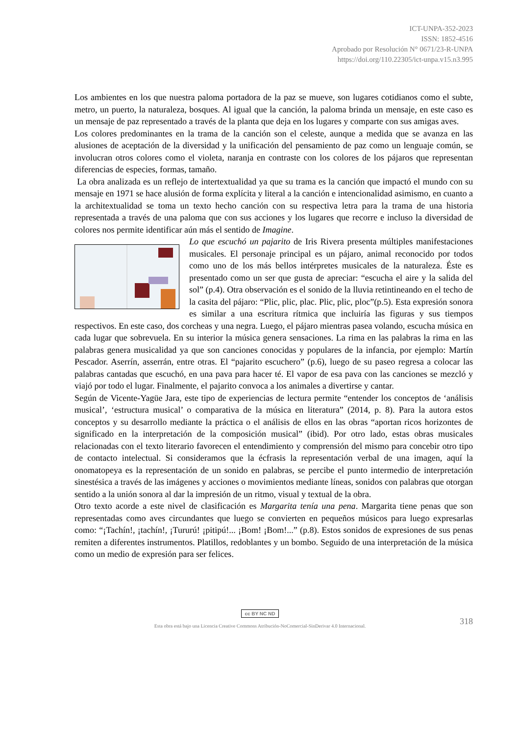ICT-UNPA-352-2023
ISSN: 1852-4516
Aprobado por Resolución N° 0671/23-R-UNPA
https://doi.org/110.22305/ict-unpa.v15.n3.995
Los ambientes en los que nuestra paloma portadora de la paz se mueve, son lugares cotidianos como el subte, metro, un puerto, la naturaleza, bosques. Al igual que la canción, la paloma brinda un mensaje, en este caso es un mensaje de paz representado a través de la planta que deja en los lugares y comparte con sus amigas aves.
Los colores predominantes en la trama de la canción son el celeste, aunque a medida que se avanza en las alusiones de aceptación de la diversidad y la unificación del pensamiento de paz como un lenguaje común, se involucran otros colores como el violeta, naranja en contraste con los colores de los pájaros que representan diferencias de especies, formas, tamaño.
La obra analizada es un reflejo de intertextualidad ya que su trama es la canción que impactó el mundo con su mensaje en 1971 se hace alusión de forma explícita y literal a la canción e intencionalidad asimismo, en cuanto a la architextualidad se toma un texto hecho canción con su respectiva letra para la trama de una historia representada a través de una paloma que con sus acciones y los lugares que recorre e incluso la diversidad de colores nos permite identificar aún más el sentido de Imagine.
Lo que escuchó un pajarito de Iris Rivera presenta múltiples manifestaciones musicales. El personaje principal es un pájaro, animal reconocido por todos como uno de los más bellos intérpretes musicales de la naturaleza. Éste es presentado como un ser que gusta de apreciar: “escucha el aire y la salida del sol” (p.4). Otra observación es el sonido de la lluvia retintineando en el techo de la casita del pájaro: “Plic, plic, plac. Plic, plic, ploc”(p.5). Esta expresión sonora es similar a una escritura rítmica que incluiría las figuras y sus tiempos respectivos. En este caso, dos corcheas y una negra. Luego, el pájaro mientras pasea volando, escucha música en cada lugar que sobrevuela. En su interior la música genera sensaciones. La rima en las palabras la rima en las palabras genera musicalidad ya que son canciones conocidas y populares de la infancia, por ejemplo: Martín Pescador. Aserrín, asserrán, entre otras. El “pajarito escuchero” (p.6), luego de su paseo regresa a colocar las palabras cantadas que escuchó, en una pava para hacer té. El vapor de esa pava con las canciones se mezcló y viajó por todo el lugar. Finalmente, el pajarito convoca a los animales a divertirse y cantar.
Según de Vicente-Yagüe Jara, este tipo de experiencias de lectura permite “entender los conceptos de ‘análisis musical’, ‘estructura musical’ o comparativa de la música en literatura” (2014, p. 8). Para la autora estos conceptos y su desarrollo mediante la práctica o el análisis de ellos en las obras “aportan ricos horizontes de significado en la interpretación de la composición musical” (ibid). Por otro lado, estas obras musicales relacionadas con el texto literario favorecen el entendimiento y comprensión del mismo para concebir otro tipo de contacto intelectual. Si consideramos que la écfrasis la representación verbal de una imagen, aquí la onomatopeya es la representación de un sonido en palabras, se percibe el punto intermedio de interpretación sinestésica a través de las imágenes y acciones o movimientos mediante líneas, sonidos con palabras que otorgan sentido a la unión sonora al dar la impresión de un ritmo, visual y textual de la obra.
Otro texto acorde a este nivel de clasificación es Margarita tenía una pena. Margarita tiene penas que son representadas como aves circundantes que luego se convierten en pequeños músicos para luego expresarlas como: “¡Tachín!, ¡tachín!, ¡Tururú! ¡pitipú!... ¡Bom! ¡Bom!...” (p.8). Estos sonidos de expresiones de sus penas remiten a diferentes instrumentos. Platillos, redoblantes y un bombo. Seguido de una interpretación de la música como un medio de expresión para ser felices.
cc BY NC ND
318
Esta obra está bajo una Licencia Creative Commons Atribución-NoComercial-SinDerivar 4.0 Internacional.